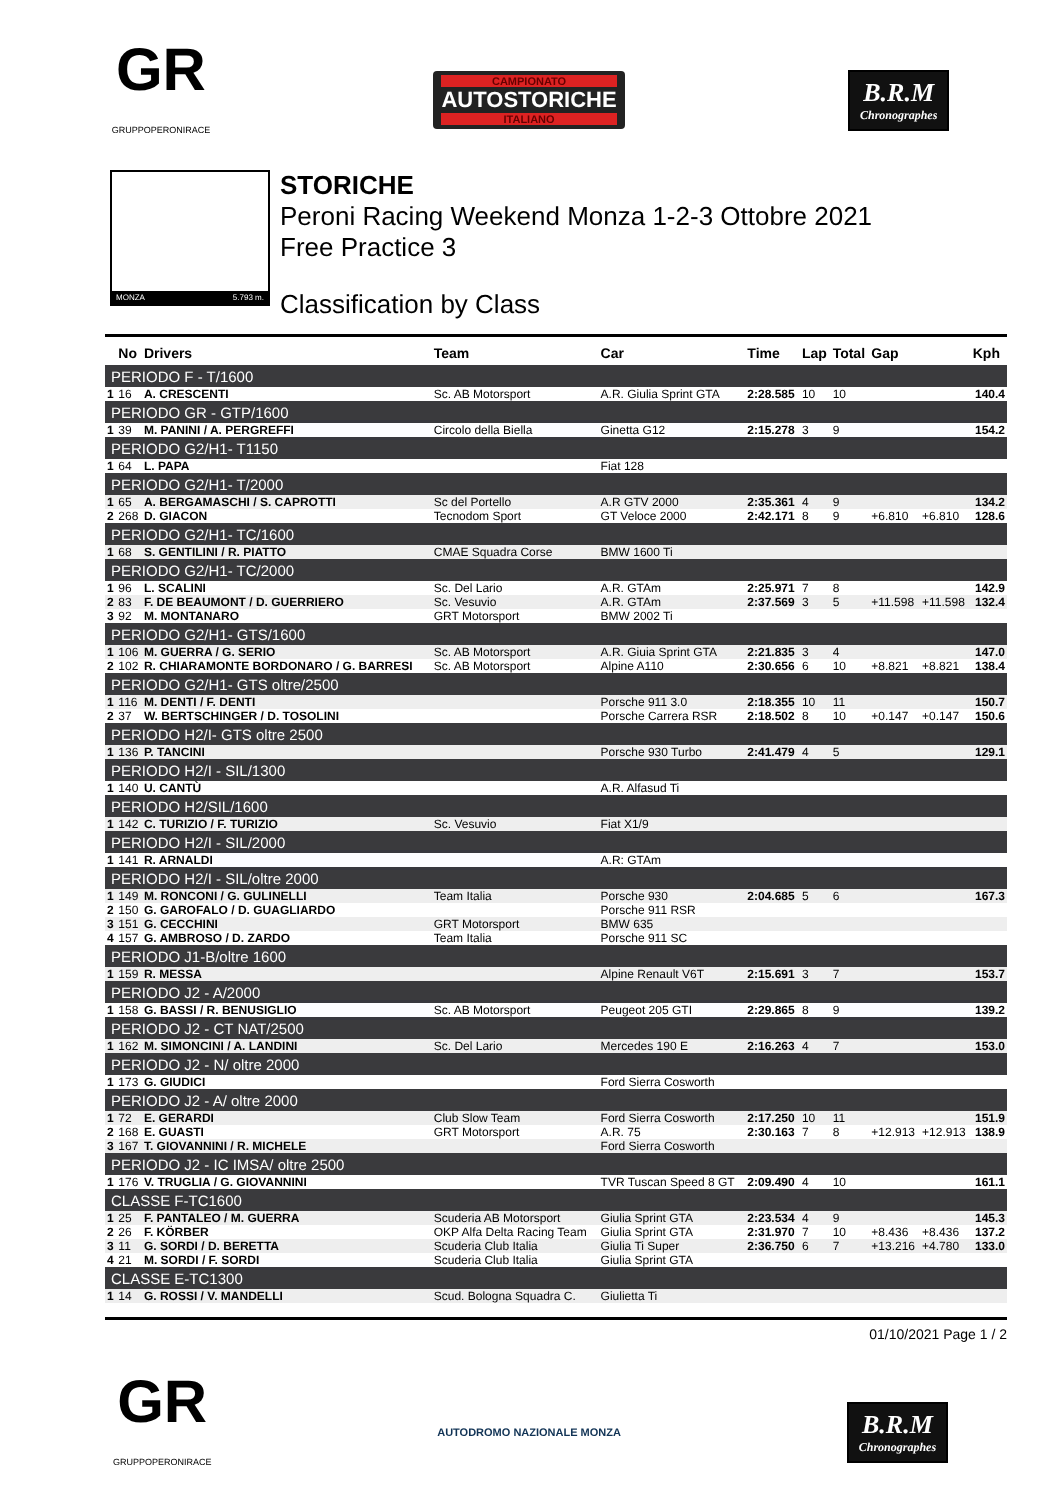GR
GRUPPOPERONIRACE
CAMPIONATO
AUTOSTORICHE
ITALIANO
B.R.M
Chronographes
MONZA 5.793 m.
STORICHE
Peroni Racing Weekend Monza 1-2-3 Ottobre 2021
Free Practice 3
Classification by Class
| | No | Drivers | Team | Car | Time | Lap | Total | Gap | | Kph |
| --- | --- | --- | --- | --- | --- | --- | --- | --- | --- | --- |
| PERIODO F - T/1600 | | | | | | | | | | |
| 1 | 16 | A. CRESCENTI | Sc. AB Motorsport | A.R. Giulia Sprint GTA | 2:28.585 | 10 | 10 | | | 140.4 |
| PERIODO GR - GTP/1600 | | | | | | | | | | |
| 1 | 39 | M. PANINI / A. PERGREFFI | Circolo della Biella | Ginetta G12 | 2:15.278 | 3 | 9 | | | 154.2 |
| PERIODO G2/H1- T1150 | | | | | | | | | | |
| 1 | 64 | L. PAPA | | Fiat 128 | | | | | | |
| PERIODO G2/H1- T/2000 | | | | | | | | | | |
| 1 | 65 | A. BERGAMASCHI / S. CAPROTTI | Sc del Portello | A.R GTV 2000 | 2:35.361 | 4 | 9 | | | 134.2 |
| 2 | 268 | D. GIACON | Tecnodom Sport | GT Veloce 2000 | 2:42.171 | 8 | 9 | +6.810 | +6.810 | 128.6 |
| PERIODO G2/H1- TC/1600 | | | | | | | | | | |
| 1 | 68 | S. GENTILINI / R. PIATTO | CMAE Squadra Corse | BMW 1600 Ti | | | | | | |
| PERIODO G2/H1- TC/2000 | | | | | | | | | | |
| 1 | 96 | L. SCALINI | Sc. Del Lario | A.R. GTAm | 2:25.971 | 7 | 8 | | | 142.9 |
| 2 | 83 | F. DE BEAUMONT / D. GUERRIERO | Sc. Vesuvio | A.R. GTAm | 2:37.569 | 3 | 5 | +11.598 | +11.598 | 132.4 |
| 3 | 92 | M. MONTANARO | GRT Motorsport | BMW 2002 Ti | | | | | | |
| PERIODO G2/H1- GTS/1600 | | | | | | | | | | |
| 1 | 106 | M. GUERRA / G. SERIO | Sc. AB Motorsport | A.R. Giuia Sprint GTA | 2:21.835 | 3 | 4 | | | 147.0 |
| 2 | 102 | R. CHIARAMONTE BORDONARO / G. BARRESI | Sc. AB Motorsport | Alpine A110 | 2:30.656 | 6 | 10 | +8.821 | +8.821 | 138.4 |
| PERIODO G2/H1- GTS oltre/2500 | | | | | | | | | | |
| 1 | 116 | M. DENTI / F. DENTI | | Porsche 911 3.0 | 2:18.355 | 10 | 11 | | | 150.7 |
| 2 | 37 | W. BERTSCHINGER / D. TOSOLINI | | Porsche Carrera RSR | 2:18.502 | 8 | 10 | +0.147 | +0.147 | 150.6 |
| PERIODO H2/I- GTS oltre 2500 | | | | | | | | | | |
| 1 | 136 | P. TANCINI | | Porsche 930 Turbo | 2:41.479 | 4 | 5 | | | 129.1 |
| PERIODO H2/I - SIL/1300 | | | | | | | | | | |
| 1 | 140 | U. CANTÙ | | A.R. Alfasud Ti | | | | | | |
| PERIODO H2/SIL/1600 | | | | | | | | | | |
| 1 | 142 | C. TURIZIO / F. TURIZIO | Sc. Vesuvio | Fiat X1/9 | | | | | | |
| PERIODO H2/I - SIL/2000 | | | | | | | | | | |
| 1 | 141 | R. ARNALDI | | A.R: GTAm | | | | | | |
| PERIODO H2/I - SIL/oltre 2000 | | | | | | | | | | |
| 1 | 149 | M. RONCONI / G. GULINELLI | Team Italia | Porsche 930 | 2:04.685 | 5 | 6 | | | 167.3 |
| 2 | 150 | G. GAROFALO / D. GUAGLIARDO | | Porsche 911 RSR | | | | | | |
| 3 | 151 | G. CECCHINI | GRT Motorsport | BMW 635 | | | | | | |
| 4 | 157 | G. AMBROSO / D. ZARDO | Team Italia | Porsche 911 SC | | | | | | |
| PERIODO J1-B/oltre 1600 | | | | | | | | | | |
| 1 | 159 | R. MESSA | | Alpine Renault V6T | 2:15.691 | 3 | 7 | | | 153.7 |
| PERIODO J2 - A/2000 | | | | | | | | | | |
| 1 | 158 | G. BASSI / R. BENUSIGLIO | Sc. AB Motorsport | Peugeot 205 GTI | 2:29.865 | 8 | 9 | | | 139.2 |
| PERIODO J2 - CT NAT/2500 | | | | | | | | | | |
| 1 | 162 | M. SIMONCINI / A. LANDINI | Sc. Del Lario | Mercedes 190 E | 2:16.263 | 4 | 7 | | | 153.0 |
| PERIODO J2 - N/ oltre 2000 | | | | | | | | | | |
| 1 | 173 | G. GIUDICI | | Ford Sierra Cosworth | | | | | | |
| PERIODO J2 - A/ oltre 2000 | | | | | | | | | | |
| 1 | 72 | E. GERARDI | Club Slow Team | Ford Sierra Cosworth | 2:17.250 | 10 | 11 | | | 151.9 |
| 2 | 168 | E. GUASTI | GRT Motorsport | A.R. 75 | 2:30.163 | 7 | 8 | +12.913 | +12.913 | 138.9 |
| 3 | 167 | T. GIOVANNINI / R. MICHELE | | Ford Sierra Cosworth | | | | | | |
| PERIODO J2 - IC IMSA/ oltre 2500 | | | | | | | | | | |
| 1 | 176 | V. TRUGLIA / G. GIOVANNINI | | TVR Tuscan Speed 8 GT | 2:09.490 | 4 | 10 | | | 161.1 |
| CLASSE F-TC1600 | | | | | | | | | | |
| 1 | 25 | F. PANTALEO / M. GUERRA | Scuderia AB Motorsport | Giulia Sprint GTA | 2:23.534 | 4 | 9 | | | 145.3 |
| 2 | 26 | F. KÖRBER | OKP Alfa Delta Racing Team | Giulia Sprint GTA | 2:31.970 | 7 | 10 | +8.436 | +8.436 | 137.2 |
| 3 | 11 | G. SORDI / D. BERETTA | Scuderia Club Italia | Giulia Ti Super | 2:36.750 | 6 | 7 | +13.216 | +4.780 | 133.0 |
| 4 | 21 | M. SORDI / F. SORDI | Scuderia Club Italia | Giulia Sprint GTA | | | | | | |
| CLASSE E-TC1300 | | | | | | | | | | |
| 1 | 14 | G. ROSSI / V. MANDELLI | Scud. Bologna Squadra C. | Giulietta Ti | | | | | | |
01/10/2021 Page 1 / 2
GR
GRUPPOPERONIRACE
AUTODROMO NAZIONALE MONZA
B.R.M
Chronographes